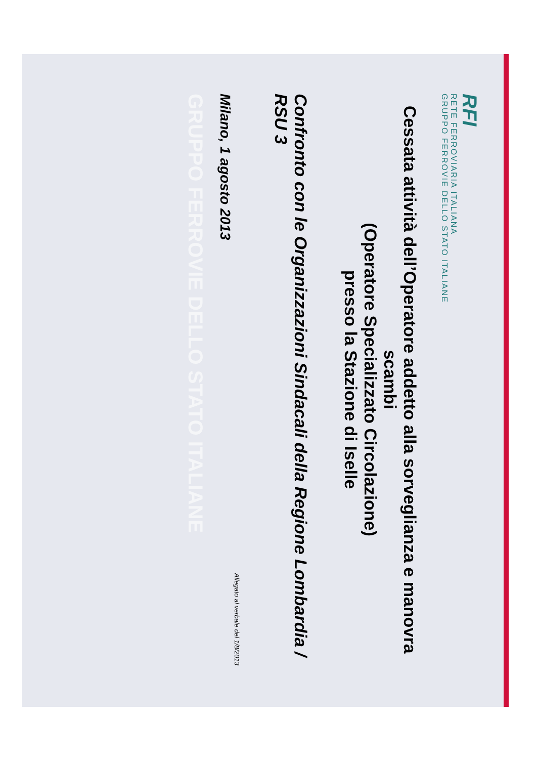RFI
RETE FERROVIARIA ITALIANA
GRUPPO FERROVIE DELLO STATO ITALIANE
Cessata attività dell’Operatore addetto alla sorveglianza e manovra scambi
(Operatore Specializzato Circolazione)
presso la Stazione di Iselle
Confronto con le Organizzazioni Sindacali della Regione Lombardia / RSU 3
Allegato al verbale del 1/8/2013
Milano, 1 agosto 2013
GRUPPO FERROVIE DELLO STATO ITALIANE